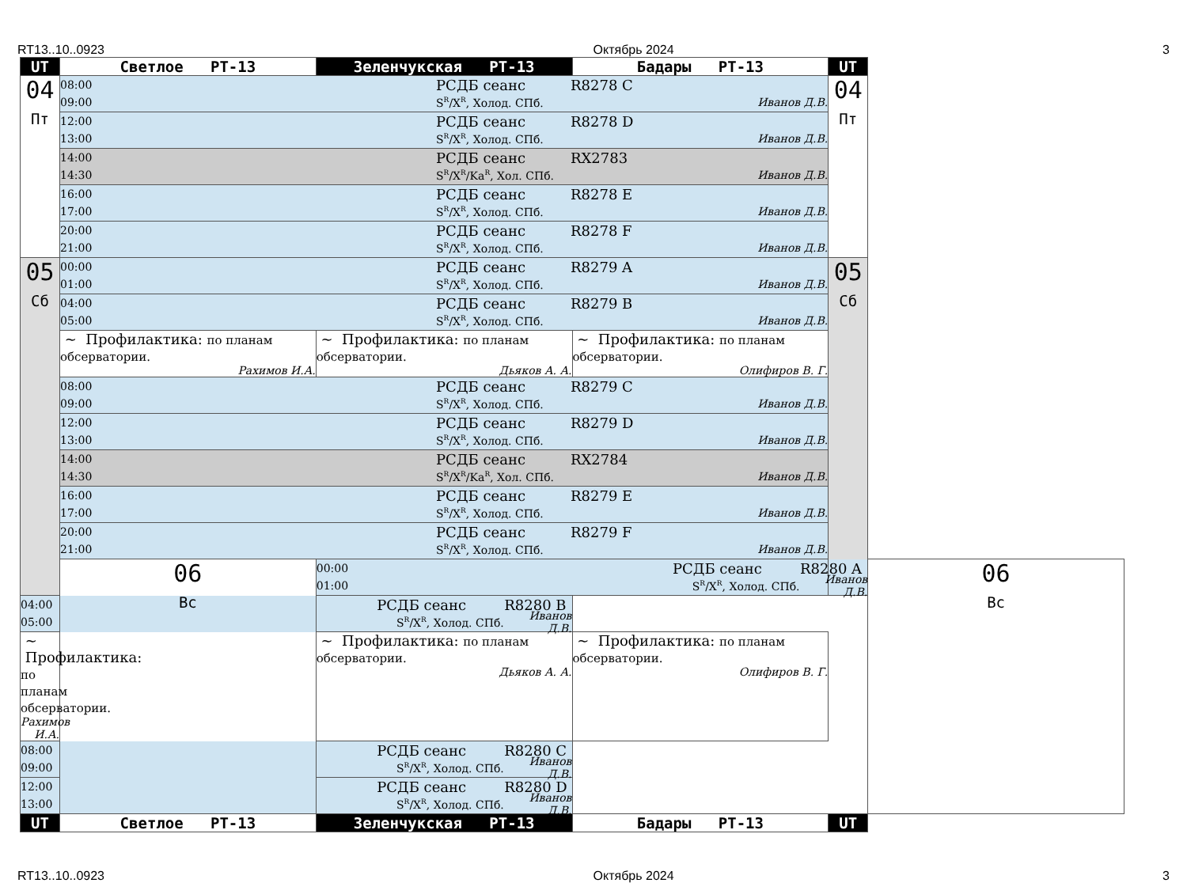RT13..10..0923 Октябрь 2024 3
| UT | Светлое РТ-13 | Зеленчукская РТ-13 | Бадары РТ-13 | UT | |
| 04 Пт | 08:00 РСДБ сеанс R8278 C 09:00 S<sup>R</sup>/X<sup>R</sup>, Холод. СПб. Иванов Д.В. | | | 04 Пт | |
| | 12:00 РСДБ сеанс R8278 D 13:00 S<sup>R</sup>/X<sup>R</sup>, Холод. СПб. Иванов Д.В. | | | | |
| | 14:00 РСДБ сеанс RX2783 14:30 S<sup>R</sup>/X<sup>R</sup>/Ka<sup>R</sup>, Хол. СПб. Иванов Д.В. | | | | |
| | 16:00 РСДБ сеанс R8278 E 17:00 S<sup>R</sup>/X<sup>R</sup>, Холод. СПб. Иванов Д.В. | | | | |
| | 20:00 РСДБ сеанс R8278 F 21:00 S<sup>R</sup>/X<sup>R</sup>, Холод. СПб. Иванов Д.В. | | | | |
| 05 Сб | 00:00 РСДБ сеанс R8279 A 01:00 S<sup>R</sup>/X<sup>R</sup>, Холод. СПб. Иванов Д.В. | | | 05 Сб | |
| | 04:00 РСДБ сеанс R8279 B 05:00 S<sup>R</sup>/X<sup>R</sup>, Холод. СПб. Иванов Д.В. | | | | |
| | ~ Профилактика: по планам обсерватории. Рахимов И.А. | ~ Профилактика: по планам обсерватории. Дьяков А. А. | ~ Профилактика: по планам обсерватории. Олифиров В. Г. | | |
| | 08:00 РСДБ сеанс R8279 C 09:00 S<sup>R</sup>/X<sup>R</sup>, Холод. СПб. Иванов Д.В. | | | | |
| | 12:00 РСДБ сеанс R8279 D 13:00 S<sup>R</sup>/X<sup>R</sup>, Холод. СПб. Иванов Д.В. | | | | |
| | 14:00 РСДБ сеанс RX2784 14:30 S<sup>R</sup>/X<sup>R</sup>/Ka<sup>R</sup>, Хол. СПб. Иванов Д.В. | | | | |
| | 16:00 РСДБ сеанс R8279 E 17:00 S<sup>R</sup>/X<sup>R</sup>, Холод. СПб. Иванов Д.В. | | | | |
| | 20:00 РСДБ сеанс R8279 F 21:00 S<sup>R</sup>/X<sup>R</sup>, Холод. СПб. Иванов Д.В. | | | | |
| | 06 Вс | 00:00 РСДБ сеанс R8280 A 01:00 S<sup>R</sup>/X<sup>R</sup>, Холод. СПб. Иванов Д.В. | | | 06 Вс |
| 04:00 РСДБ сеанс R8280 B 05:00 S<sup>R</sup>/X<sup>R</sup>, Холод. СПб. Иванов Д.В. | | | | | |
| ~ Профилактика: по планам обсерватории. Рахимов И.А. | | ~ Профилактика: по планам обсерватории. Дьяков А. А. | ~ Профилактика: по планам обсерватории. Олифиров В. Г. | | |
| 08:00 РСДБ сеанс R8280 C 09:00 S<sup>R</sup>/X<sup>R</sup>, Холод. СПб. Иванов Д.В. | | | | | |
| 12:00 РСДБ сеанс R8280 D 13:00 S<sup>R</sup>/X<sup>R</sup>, Холод. СПб. Иванов Д.В. | | | | | |
| UT | Светлое РТ-13 | Зеленчукская РТ-13 | Бадары РТ-13 | UT | |
RT13..10..0923 Октябрь 2024 3